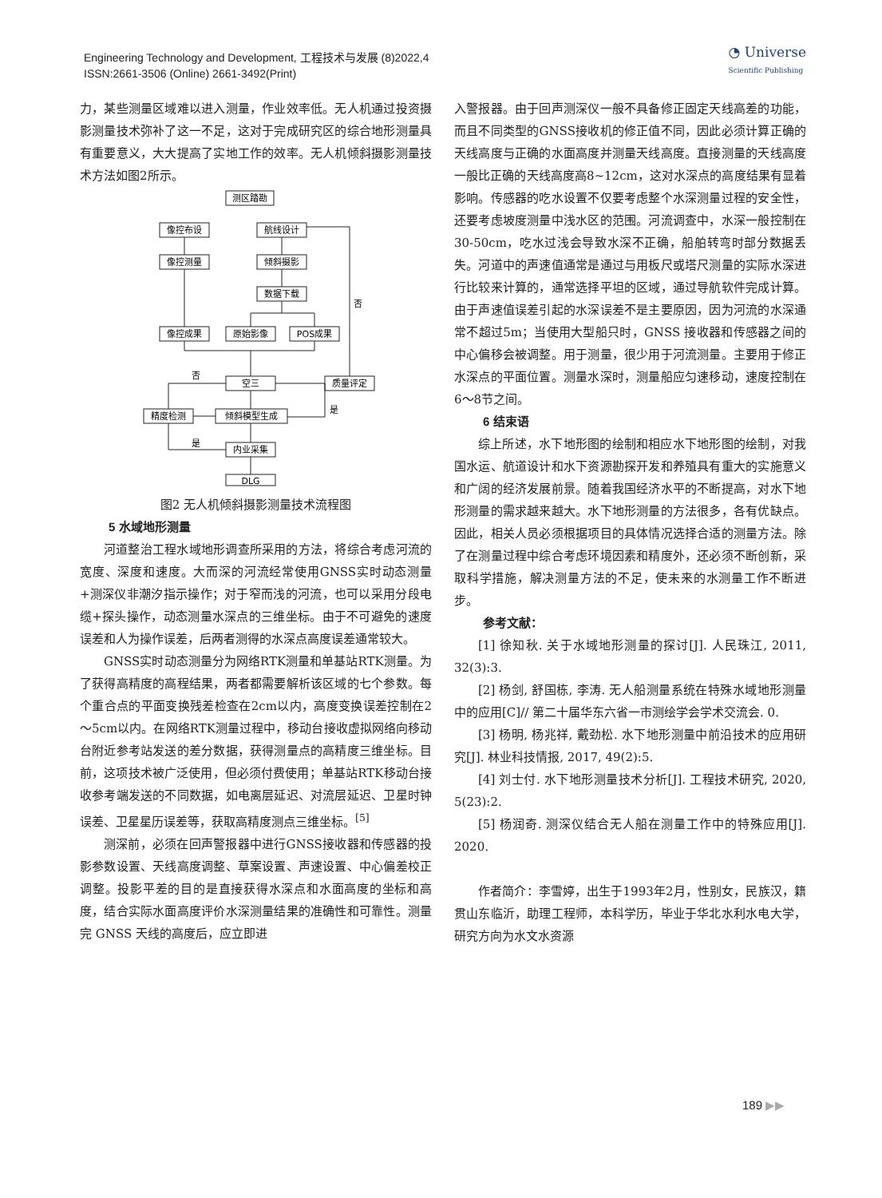Engineering Technology and Development, 工程技术与发展 (8)2022,4
ISSN:2661-3506 (Online) 2661-3492(Print)
◔ Universe
Scientific Publishing
力，某些测量区域难以进入测量，作业效率低。无人机通过投资摄影测量技术弥补了这一不足，这对于完成研究区的综合地形测量具有重要意义，大大提高了实地工作的效率。无人机倾斜摄影测量技术方法如图2所示。
测区踏勘
像控布设
航线设计
像控测量
倾斜摄影
数据下载
像控成果
原始影像
POS成果
空三
质量评定
精度检测
倾斜模型生成
内业采集
DLG
否
否
是
是
图2 无人机倾斜摄影测量技术流程图
5 水域地形测量
河道整治工程水域地形调查所采用的方法，将综合考虑河流的宽度、深度和速度。大而深的河流经常使用GNSS实时动态测量+测深仪非潮汐指示操作；对于窄而浅的河流，也可以采用分段电缆+探头操作，动态测量水深点的三维坐标。由于不可避免的速度误差和人为操作误差，后两者测得的水深点高度误差通常较大。
GNSS实时动态测量分为网络RTK测量和单基站RTK测量。为了获得高精度的高程结果，两者都需要解析该区域的七个参数。每个重合点的平面变换残差检查在2cm以内，高度变换误差控制在2～5cm以内。在网络RTK测量过程中，移动台接收虚拟网络向移动台附近参考站发送的差分数据，获得测量点的高精度三维坐标。目前，这项技术被广泛使用，但必须付费使用；单基站RTK移动台接收参考端发送的不同数据，如电离层延迟、对流层延迟、卫星时钟误差、卫星星历误差等，获取高精度测点三维坐标。<sup>[5]</sup>
测深前，必须在回声警报器中进行GNSS接收器和传感器的投影参数设置、天线高度调整、草案设置、声速设置、中心偏差校正调整。投影平差的目的是直接获得水深点和水面高度的坐标和高度，结合实际水面高度评价水深测量结果的准确性和可靠性。测量完 GNSS 天线的高度后，应立即进
入警报器。由于回声测深仪一般不具备修正固定天线高差的功能，而且不同类型的GNSS接收机的修正值不同，因此必须计算正确的天线高度与正确的水面高度并测量天线高度。直接测量的天线高度一般比正确的天线高度高8~12cm，这对水深点的高度结果有显着影响。传感器的吃水设置不仅要考虑整个水深测量过程的安全性，还要考虑坡度测量中浅水区的范围。河流调查中，水深一般控制在30-50cm，吃水过浅会导致水深不正确，船舶转弯时部分数据丢失。河道中的声速值通常是通过与用板尺或塔尺测量的实际水深进行比较来计算的，通常选择平坦的区域，通过导航软件完成计算。由于声速值误差引起的水深误差不是主要原因，因为河流的水深通常不超过5m；当使用大型船只时，GNSS 接收器和传感器之间的中心偏移会被调整。用于测量，很少用于河流测量。主要用于修正水深点的平面位置。测量水深时，测量船应匀速移动，速度控制在6～8节之间。
6 结束语
综上所述，水下地形图的绘制和相应水下地形图的绘制，对我国水运、航道设计和水下资源勘探开发和养殖具有重大的实施意义和广阔的经济发展前景。随着我国经济水平的不断提高，对水下地形测量的需求越来越大。水下地形测量的方法很多，各有优缺点。因此，相关人员必须根据项目的具体情况选择合适的测量方法。除了在测量过程中综合考虑环境因素和精度外，还必须不断创新，采取科学措施，解决测量方法的不足，使未来的水测量工作不断进步。
参考文献：
[1] 徐知秋. 关于水域地形测量的探讨[J]. 人民珠江, 2011, 32(3):3.
[2] 杨剑, 舒国栋, 李涛. 无人船测量系统在特殊水域地形测量中的应用[C]// 第二十届华东六省一市测绘学会学术交流会. 0.
[3] 杨明, 杨兆祥, 戴劲松. 水下地形测量中前沿技术的应用研究[J]. 林业科技情报, 2017, 49(2):5.
[4] 刘士付. 水下地形测量技术分析[J]. 工程技术研究, 2020, 5(23):2.
[5] 杨润奇. 测深仪结合无人船在测量工作中的特殊应用[J]. 2020.
作者简介：李雪婷，出生于1993年2月，性别女，民族汉，籍贯山东临沂，助理工程师，本科学历，毕业于华北水利水电大学，研究方向为水文水资源
189 ▶▶